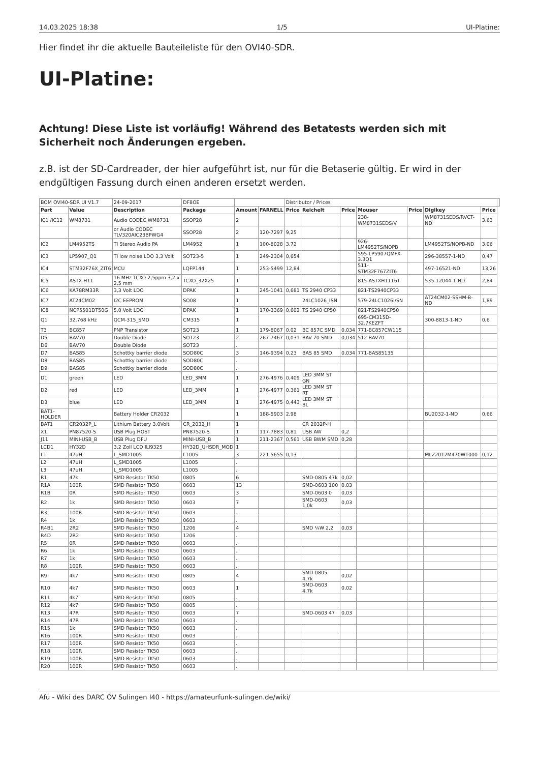14.03.2025 18:38 1/5 UI-Platine:
Hier findet ihr die aktuelle Bauteileliste für den OVI40-SDR.
UI-Platine:
Achtung! Diese Liste ist vorläufig! Während des Betatests werden sich mit Sicherheit noch Änderungen ergeben.
z.B. ist der SD-Cardreader, der hier aufgeführt ist, nur für die Betaserie gültig. Er wird in der endgültigen Fassung durch einen anderen ersetzt werden.
| BOM OVI40-SDR UI V1.7 | | 24-09-2017 | DF8OE | | | Distributor / Prices | | | | | | | |
| Part | Value | Description | Package | Amount | FARNELL | Price | Reichelt | Price | Mouser | Price | Digikey | Price | |
| IC1 /IC12 | WM8731 | Audio CODEC WM8731 | SSOP28 | 2 | | | | | 238-WM8731SEDS/V | | WM8731SEDS/RVCT-ND | 3,63 | |
| | | or Audio CODEC TLV320AIC23BPWG4 | SSOP28 | 2 | 120-7297 | 9,25 | | | | | | | |
| IC2 | LM4952TS | TI Stereo Audio PA | LM4952 | 1 | 100-8028 | 3,72 | | | 926-LM4952TS/NOPB | | LM4952TS/NOPB-ND | 3,06 | |
| IC3 | LP5907_Q1 | TI low noise LDO 3,3 Volt | SOT23-5 | 1 | 249-2304 | 0,654 | | | 595-LP5907QMFX-3.3Q1 | | 296-38557-1-ND | 0,47 | |
| IC4 | STM32F76X_ZIT6 | MCU | LQFP144 | 1 | 253-5499 | 12,84 | | | 511-STM32F767ZIT6 | | 497-16521-ND | 13,26 | |
| IC5 | ASTX-H11 | 16 MHz TCXO 2,5ppm 3,2 x 2,5 mm | TCXO_32X25 | 1 | | | | | 815-ASTXH1116T | | 535-12044-1-ND | 2,84 | |
| IC6 | KA78RM33R | 3,3 Volt LDO | DPAK | 1 | 245-1041 | 0,681 | TS 2940 CP33 | | 821-TS2940CP33 | | | | |
| IC7 | AT24CM02 | I2C EEPROM | SO08 | 1 | | | 24LC1026_ISN | | 579-24LC1026I/SN | | AT24CM02-SSHM-B-ND | 1,89 | |
| IC8 | NCP5501DT50G | 5,0 Volt LDO | DPAK | 1 | 170-3369 | 0,602 | TS 2940 CP50 | | 821-TS2940CP50 | | | | |
| Q1 | 32,768 kHz | QCM-315_SMD | CM315 | 1 | | | | | 695-CM315D-32.7KEZFT | | 300-8813-1-ND | 0,6 | |
| T3 | BC857 | PNP Transistor | SOT23 | 1 | 179-8067 | 0,02 | BC 857C SMD | 0,034 | 771-BC857CW115 | | | | |
| D5 | BAV70 | Double Diode | SOT23 | 2 | 267-7467 | 0,031 | BAV 70 SMD | 0,034 | 512-BAV70 | | | | |
| D6 | BAV70 | Double Diode | SOT23 | . | | | | | | | | | |
| D7 | BAS85 | Schottky barrier diode | SOD80C | 3 | 146-9394 | 0,23 | BAS 85 SMD | 0,034 | 771-BAS85135 | | | | |
| D8 | BAS85 | Schottky barrier diode | SOD80C | . | | | | | | | | | |
| D9 | BAS85 | Schottky barrier diode | SOD80C | . | | | | | | | | | |
| D1 | green | LED | LED_3MM | 1 | 276-4976 | 0,409 | LED 3MM ST GN | | | | | | |
| D2 | red | LED | LED_3MM | 1 | 276-4977 | 0,361 | LED 3MM ST RT | | | | | | |
| D3 | blue | LED | LED_3MM | 1 | 276-4975 | 0,443 | LED 3MM ST BL | | | | | | |
| BAT1-HOLDER | | Battery Holder CR2032 | | 1 | 188-5903 | 2,98 | | | | | BU2032-1-ND | 0,66 | |
| BAT1 | CR2032P_L | Lithium Battery 3,0Volt | CR_2032_H | 1 | | | CR 2032P-H | | | | | | |
| X1 | PN87520-S | USB Plug HOST | PN87520-S | 1 | 117-7883 | 0,81 | USB AW | 0,2 | | | | | |
| J11 | MINI-USB_B | USB Plug DFU | MINI-USB_B | 1 | 211-2367 | 0,561 | USB BWM SMD | 0,28 | | | | | |
| LCD1 | HY32D | 3,2 Zoll LCD ILI9325 | HY32D_UHSDR_MOD | 1 | | | | | | | | | |
| L1 | 47uH | L_SMD1005 | L1005 | 3 | 221-5655 | 0,13 | | | | | MLZ2012M470WT000 | 0,12 | |
| L2 | 47uH | L_SMD1005 | L1005 | . | | | | | | | | | |
| L3 | 47uH | L_SMD1005 | L1005 | . | | | | | | | | | |
| R1 | 47k | SMD Resistor TK50 | 0805 | 6 | | | SMD-0805 47k | 0,02 | | | | | |
| R1A | 100R | SMD Resistor TK50 | 0603 | 13 | | | SMD-0603 100 | 0,03 | | | | | |
| R1B | 0R | SMD Resistor TK50 | 0603 | 3 | | | SMD-0603 0 | 0,03 | | | | | |
| R2 | 1k | SMD Resistor TK50 | 0603 | 7 | | | SMD-0603 1,0k | 0,03 | | | | | |
| R3 | 100R | SMD Resistor TK50 | 0603 | . | | | | | | | | | |
| R4 | 1k | SMD Resistor TK50 | 0603 | . | | | | | | | | | |
| R4B1 | 2R2 | SMD Resistor TK50 | 1206 | 4 | | | SMD ¼W 2,2 | 0,03 | | | | | |
| R4D | 2R2 | SMD Resistor TK50 | 1206 | . | | | | | | | | | |
| R5 | 0R | SMD Resistor TK50 | 0603 | . | | | | | | | | | |
| R6 | 1k | SMD Resistor TK50 | 0603 | . | | | | | | | | | |
| R7 | 1k | SMD Resistor TK50 | 0603 | . | | | | | | | | | |
| R8 | 100R | SMD Resistor TK50 | 0603 | . | | | | | | | | | |
| R9 | 4k7 | SMD Resistor TK50 | 0805 | 4 | | | SMD-0805 4,7k | 0,02 | | | | | |
| R10 | 4k7 | SMD Resistor TK50 | 0603 | 1 | | | SMD-0603 4,7k | 0,02 | | | | | |
| R11 | 4k7 | SMD Resistor TK50 | 0805 | . | | | | | | | | | |
| R12 | 4k7 | SMD Resistor TK50 | 0805 | . | | | | | | | | | |
| R13 | 47R | SMD Resistor TK50 | 0603 | 7 | | | SMD-0603 47 | 0,03 | | | | | |
| R14 | 47R | SMD Resistor TK50 | 0603 | . | | | | | | | | | |
| R15 | 1k | SMD Resistor TK50 | 0603 | . | | | | | | | | | |
| R16 | 100R | SMD Resistor TK50 | 0603 | . | | | | | | | | | |
| R17 | 100R | SMD Resistor TK50 | 0603 | . | | | | | | | | | |
| R18 | 100R | SMD Resistor TK50 | 0603 | . | | | | | | | | | |
| R19 | 100R | SMD Resistor TK50 | 0603 | . | | | | | | | | | |
| R20 | 100R | SMD Resistor TK50 | 0603 | . | | | | | | | | | |
Afu - Wiki des DARC OV Sulingen I40 - https://amateurfunk-sulingen.de/wiki/